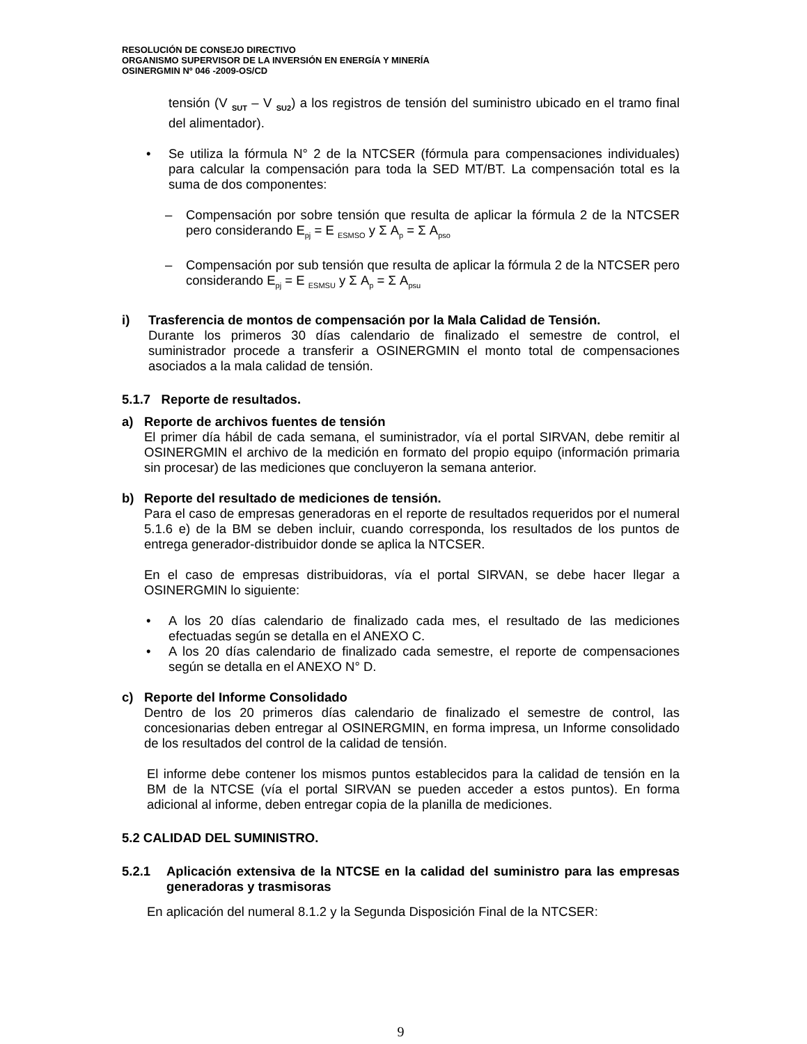RESOLUCIÓN DE CONSEJO DIRECTIVO
ORGANISMO SUPERVISOR DE LA INVERSIÓN EN ENERGÍA Y MINERÍA
OSINERGMIN Nº 046 -2009-OS/CD
tensión (V <sub>SUT</sub> – V <sub>SU2</sub>) a los registros de tensión del suministro ubicado en el tramo final del alimentador).
• Se utiliza la fórmula N° 2 de la NTCSER (fórmula para compensaciones individuales) para calcular la compensación para toda la SED MT/BT. La compensación total es la suma de dos componentes:
– Compensación por sobre tensión que resulta de aplicar la fórmula 2 de la NTCSER pero considerando E<sub>pj</sub> = E <sub>ESMSO</sub> y Σ A<sub>p</sub> = Σ A<sub>pso</sub>
– Compensación por sub tensión que resulta de aplicar la fórmula 2 de la NTCSER pero considerando E<sub>pj</sub> = E <sub>ESMSU</sub> y Σ A<sub>p</sub> = Σ A<sub>psu</sub>
i) Trasferencia de montos de compensación por la Mala Calidad de Tensión.
Durante los primeros 30 días calendario de finalizado el semestre de control, el suministrador procede a transferir a OSINERGMIN el monto total de compensaciones asociados a la mala calidad de tensión.
5.1.7 Reporte de resultados.
a) Reporte de archivos fuentes de tensión
El primer día hábil de cada semana, el suministrador, vía el portal SIRVAN, debe remitir al OSINERGMIN el archivo de la medición en formato del propio equipo (información primaria sin procesar) de las mediciones que concluyeron la semana anterior.
b) Reporte del resultado de mediciones de tensión.
Para el caso de empresas generadoras en el reporte de resultados requeridos por el numeral 5.1.6 e) de la BM se deben incluir, cuando corresponda, los resultados de los puntos de entrega generador-distribuidor donde se aplica la NTCSER.
En el caso de empresas distribuidoras, vía el portal SIRVAN, se debe hacer llegar a OSINERGMIN lo siguiente:
• A los 20 días calendario de finalizado cada mes, el resultado de las mediciones efectuadas según se detalla en el ANEXO C.
• A los 20 días calendario de finalizado cada semestre, el reporte de compensaciones según se detalla en el ANEXO N° D.
c) Reporte del Informe Consolidado
Dentro de los 20 primeros días calendario de finalizado el semestre de control, las concesionarias deben entregar al OSINERGMIN, en forma impresa, un Informe consolidado de los resultados del control de la calidad de tensión.
El informe debe contener los mismos puntos establecidos para la calidad de tensión en la BM de la NTCSE (vía el portal SIRVAN se pueden acceder a estos puntos). En forma adicional al informe, deben entregar copia de la planilla de mediciones.
5.2 CALIDAD DEL SUMINISTRO.
5.2.1 Aplicación extensiva de la NTCSE en la calidad del suministro para las empresas generadoras y trasmisoras
En aplicación del numeral 8.1.2 y la Segunda Disposición Final de la NTCSER:
9